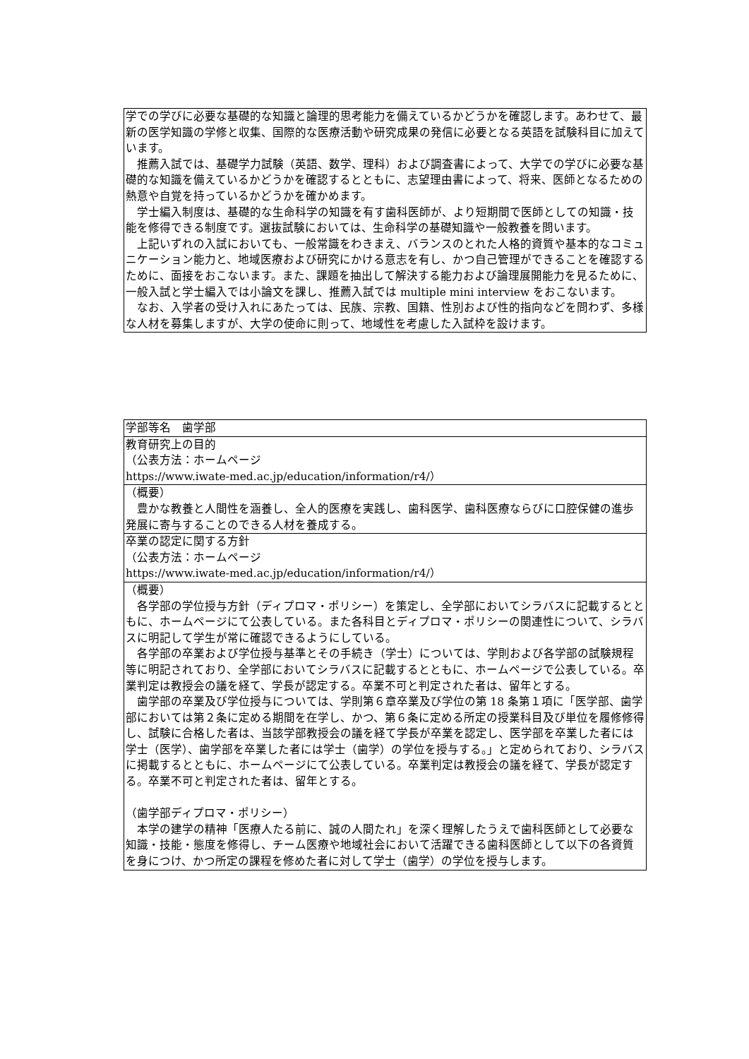| 学での学びに必要な基礎的な知識と論理的思考能力を備えているかどうかを確認します。あわせて、最新の医学知識の学修と収集、国際的な医療活動や研究成果の発信に必要となる英語を試験科目に加えています。 推薦入試では、基礎学力試験（英語、数学、理科）および調査書によって、大学での学びに必要な基礎的な知識を備えているかどうかを確認するとともに、志望理由書によって、将来、医師となるための熱意や自覚を持っているかどうかを確かめます。 学士編入制度は、基礎的な生命科学の知識を有す歯科医師が、より短期間で医師としての知識・技能を修得できる制度です。選抜試験においては、生命科学の基礎知識や一般教養を問います。 上記いずれの入試においても、一般常識をわきまえ、バランスのとれた人格的資質や基本的なコミュニケーション能力と、地域医療および研究にかける意志を有し、かつ自己管理ができることを確認するために、面接をおこないます。また、課題を抽出して解決する能力および論理展開能力を見るために、一般入試と学士編入では小論文を課し、推薦入試では multiple mini interview をおこないます。 なお、入学者の受け入れにあたっては、民族、宗教、国籍、性別および性的指向などを問わず、多様な人材を募集しますが、大学の使命に則って、地域性を考慮した入試枠を設けます。 |
| 学部等名 歯学部 |
| 教育研究上の目的 （公表方法：ホームページ https://www.iwate-med.ac.jp/education/information/r4/） |
| （概要） 豊かな教養と人間性を涵養し、全人的医療を実践し、歯科医学、歯科医療ならびに口腔保健の進歩発展に寄与することのできる人材を養成する。 |
| 卒業の認定に関する方針 （公表方法：ホームページ https://www.iwate-med.ac.jp/education/information/r4/） |
| （概要） 各学部の学位授与方針（ディプロマ・ポリシー）を策定し、全学部においてシラバスに記載するとともに、ホームページにて公表している。また各科目とディプロマ・ポリシーの関連性について、シラバスに明記して学生が常に確認できるようにしている。 各学部の卒業および学位授与基準とその手続き（学士）については、学則および各学部の試験規程等に明記されており、全学部においてシラバスに記載するとともに、ホームページで公表している。卒業判定は教授会の議を経て、学長が認定する。卒業不可と判定された者は、留年とする。 歯学部の卒業及び学位授与については、学則第６章卒業及び学位の第 18 条第１項に「医学部、歯学部においては第２条に定める期間を在学し、かつ、第６条に定める所定の授業科目及び単位を履修修得し、試験に合格した者は、当該学部教授会の議を経て学長が卒業を認定し、医学部を卒業した者には学士（医学）、歯学部を卒業した者には学士（歯学）の学位を授与する。」と定められており、シラバスに掲載するとともに、ホームページにて公表している。卒業判定は教授会の議を経て、学長が認定する。卒業不可と判定された者は、留年とする。 （歯学部ディプロマ・ポリシー） 本学の建学の精神「医療人たる前に、誠の人間たれ」を深く理解したうえで歯科医師として必要な知識・技能・態度を修得し、チーム医療や地域社会において活躍できる歯科医師として以下の各資質を身につけ、かつ所定の課程を修めた者に対して学士（歯学）の学位を授与します。 |